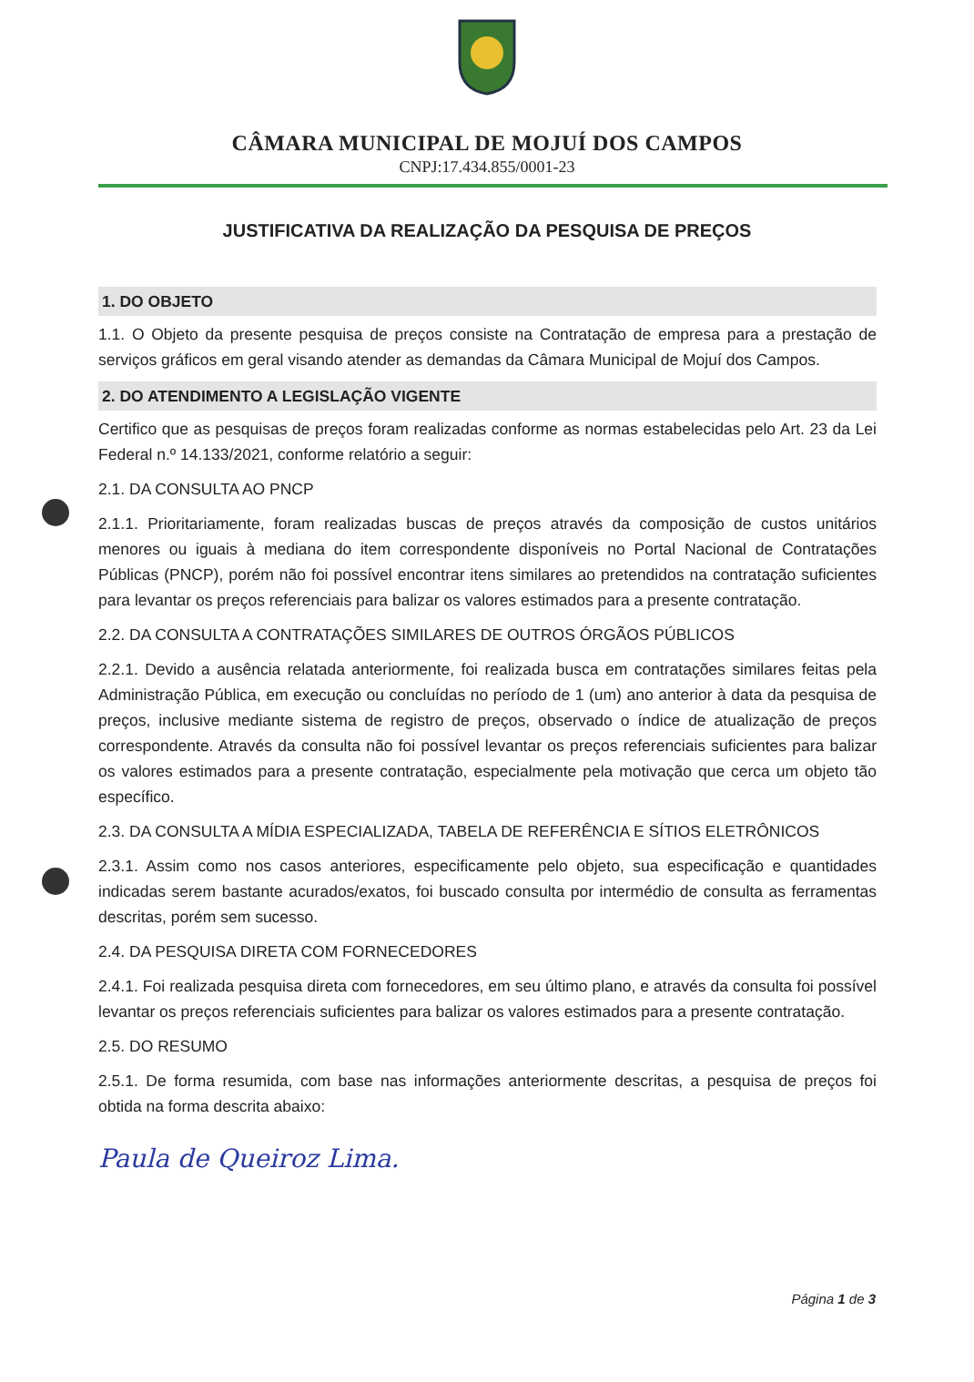CÂMARA MUNICIPAL DE MOJUÍ DOS CAMPOS
CNPJ:17.434.855/0001-23
JUSTIFICATIVA DA REALIZAÇÃO DA PESQUISA DE PREÇOS
1. DO OBJETO
1.1. O Objeto da presente pesquisa de preços consiste na Contratação de empresa para a prestação de serviços gráficos em geral visando atender as demandas da Câmara Municipal de Mojuí dos Campos.
2. DO ATENDIMENTO A LEGISLAÇÃO VIGENTE
Certifico que as pesquisas de preços foram realizadas conforme as normas estabelecidas pelo Art. 23 da Lei Federal n.º 14.133/2021, conforme relatório a seguir:
2.1. DA CONSULTA AO PNCP
2.1.1. Prioritariamente, foram realizadas buscas de preços através da composição de custos unitários menores ou iguais à mediana do item correspondente disponíveis no Portal Nacional de Contratações Públicas (PNCP), porém não foi possível encontrar itens similares ao pretendidos na contratação suficientes para levantar os preços referenciais para balizar os valores estimados para a presente contratação.
2.2. DA CONSULTA A CONTRATAÇÕES SIMILARES DE OUTROS ÓRGÃOS PÚBLICOS
2.2.1. Devido a ausência relatada anteriormente, foi realizada busca em contratações similares feitas pela Administração Pública, em execução ou concluídas no período de 1 (um) ano anterior à data da pesquisa de preços, inclusive mediante sistema de registro de preços, observado o índice de atualização de preços correspondente. Através da consulta não foi possível levantar os preços referenciais suficientes para balizar os valores estimados para a presente contratação, especialmente pela motivação que cerca um objeto tão específico.
2.3. DA CONSULTA A MÍDIA ESPECIALIZADA, TABELA DE REFERÊNCIA E SÍTIOS ELETRÔNICOS
2.3.1. Assim como nos casos anteriores, especificamente pelo objeto, sua especificação e quantidades indicadas serem bastante acurados/exatos, foi buscado consulta por intermédio de consulta as ferramentas descritas, porém sem sucesso.
2.4. DA PESQUISA DIRETA COM FORNECEDORES
2.4.1. Foi realizada pesquisa direta com fornecedores, em seu último plano, e através da consulta foi possível levantar os preços referenciais suficientes para balizar os valores estimados para a presente contratação.
2.5. DO RESUMO
2.5.1. De forma resumida, com base nas informações anteriormente descritas, a pesquisa de preços foi obtida na forma descrita abaixo:
Paula de Queiroz Lima.
Página 1 de 3